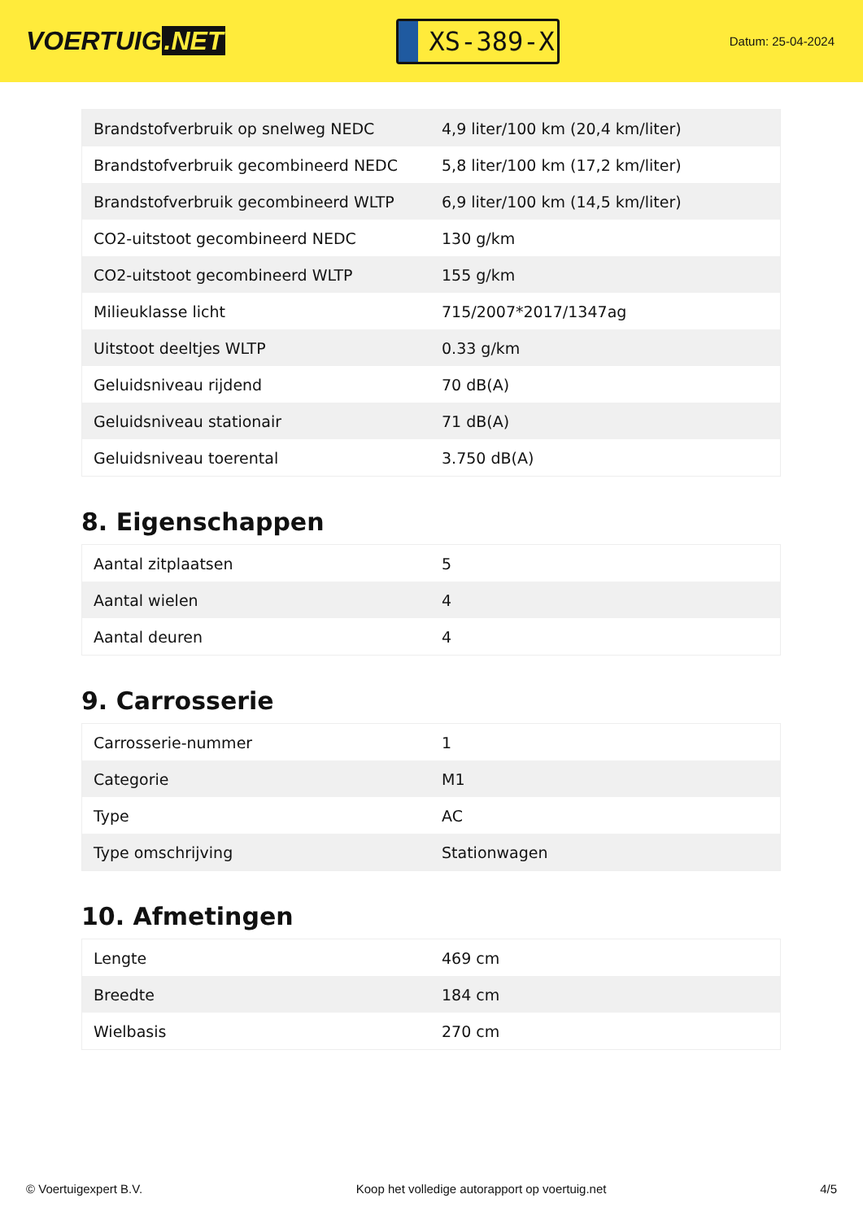VOERTUIG.NET
XS-389-X
Datum: 25-04-2024
| Brandstofverbruik op snelweg NEDC | 4,9 liter/100 km (20,4 km/liter) |
| Brandstofverbruik gecombineerd NEDC | 5,8 liter/100 km (17,2 km/liter) |
| Brandstofverbruik gecombineerd WLTP | 6,9 liter/100 km (14,5 km/liter) |
| CO2-uitstoot gecombineerd NEDC | 130 g/km |
| CO2-uitstoot gecombineerd WLTP | 155 g/km |
| Milieuklasse licht | 715/2007*2017/1347ag |
| Uitstoot deeltjes WLTP | 0.33 g/km |
| Geluidsniveau rijdend | 70 dB(A) |
| Geluidsniveau stationair | 71 dB(A) |
| Geluidsniveau toerental | 3.750 dB(A) |
8. Eigenschappen
| Aantal zitplaatsen | 5 |
| Aantal wielen | 4 |
| Aantal deuren | 4 |
9. Carrosserie
| Carrosserie-nummer | 1 |
| Categorie | M1 |
| Type | AC |
| Type omschrijving | Stationwagen |
10. Afmetingen
| Lengte | 469 cm |
| Breedte | 184 cm |
| Wielbasis | 270 cm |
© Voertuigexpert B.V. Koop het volledige autorapport op voertuig.net 4/5